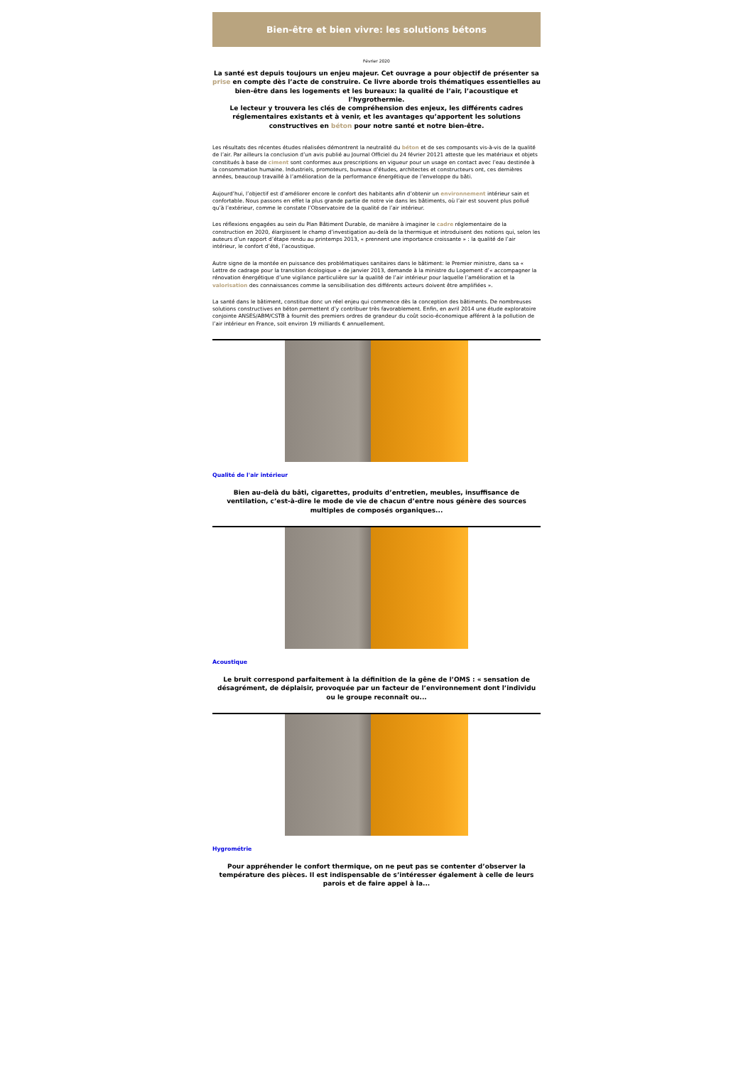Bien-être et bien vivre: les solutions bétons
Février 2020
La santé est depuis toujours un enjeu majeur. Cet ouvrage a pour objectif de présenter sa prise en compte dès l’acte de construire. Ce livre aborde trois thématiques essentielles au bien-être dans les logements et les bureaux: la qualité de l’air, l’acoustique et l’hygrothermie.
Le lecteur y trouvera les clés de compréhension des enjeux, les différents cadres réglementaires existants et à venir, et les avantages qu’apportent les solutions constructives en béton pour notre santé et notre bien-être.
Les résultats des récentes études réalisées démontrent la neutralité du béton et de ses composants vis-à-vis de la qualité de l’air. Par ailleurs la conclusion d’un avis publié au Journal Officiel du 24 février 20121 atteste que les matériaux et objets constitués à base de ciment sont conformes aux prescriptions en vigueur pour un usage en contact avec l’eau destinée à la consommation humaine. Industriels, promoteurs, bureaux d’études, architectes et constructeurs ont, ces dernières années, beaucoup travaillé à l’amélioration de la performance énergétique de l’enveloppe du bâti.
Aujourd’hui, l’objectif est d’améliorer encore le confort des habitants afin d’obtenir un environnement intérieur sain et confortable. Nous passons en effet la plus grande partie de notre vie dans les bâtiments, où l’air est souvent plus pollué qu’à l’extérieur, comme le constate l’Observatoire de la qualité de l’air intérieur.
Les réflexions engagées au sein du Plan Bâtiment Durable, de manière à imaginer le cadre réglementaire de la construction en 2020, élargissent le champ d’investigation au-delà de la thermique et introduisent des notions qui, selon les auteurs d’un rapport d’étape rendu au printemps 2013, « prennent une importance croissante » : la qualité de l’air intérieur, le confort d’été, l’acoustique.
Autre signe de la montée en puissance des problématiques sanitaires dans le bâtiment: le Premier ministre, dans sa « Lettre de cadrage pour la transition écologique » de janvier 2013, demande à la ministre du Logement d’« accompagner la rénovation énergétique d’une vigilance particulière sur la qualité de l’air intérieur pour laquelle l’amélioration et la valorisation des connaissances comme la sensibilisation des différents acteurs doivent être amplifiées ».
La santé dans le bâtiment, constitue donc un réel enjeu qui commence dès la conception des bâtiments. De nombreuses solutions constructives en béton permettent d’y contribuer très favorablement. Enfin, en avril 2014 une étude exploratoire conjointe ANSES/ABM/CSTB à fournit des premiers ordres de grandeur du coût socio-économique afférent à la pollution de l’air intérieur en France, soit environ 19 milliards € annuellement.
Qualité de l'air intérieur
Bien au-delà du bâti, cigarettes, produits d’entretien, meubles, insuffisance de ventilation, c’est-à-dire le mode de vie de chacun d’entre nous génère des sources multiples de composés organiques...
Acoustique
Le bruit correspond parfaitement à la définition de la gêne de l’OMS : « sensation de désagrément, de déplaisir, provoquée par un facteur de l’environnement dont l’individu ou le groupe reconnaît ou...
Hygrométrie
Pour appréhender le confort thermique, on ne peut pas se contenter d’observer la température des pièces. Il est indispensable de s’intéresser également à celle de leurs parois et de faire appel à la...